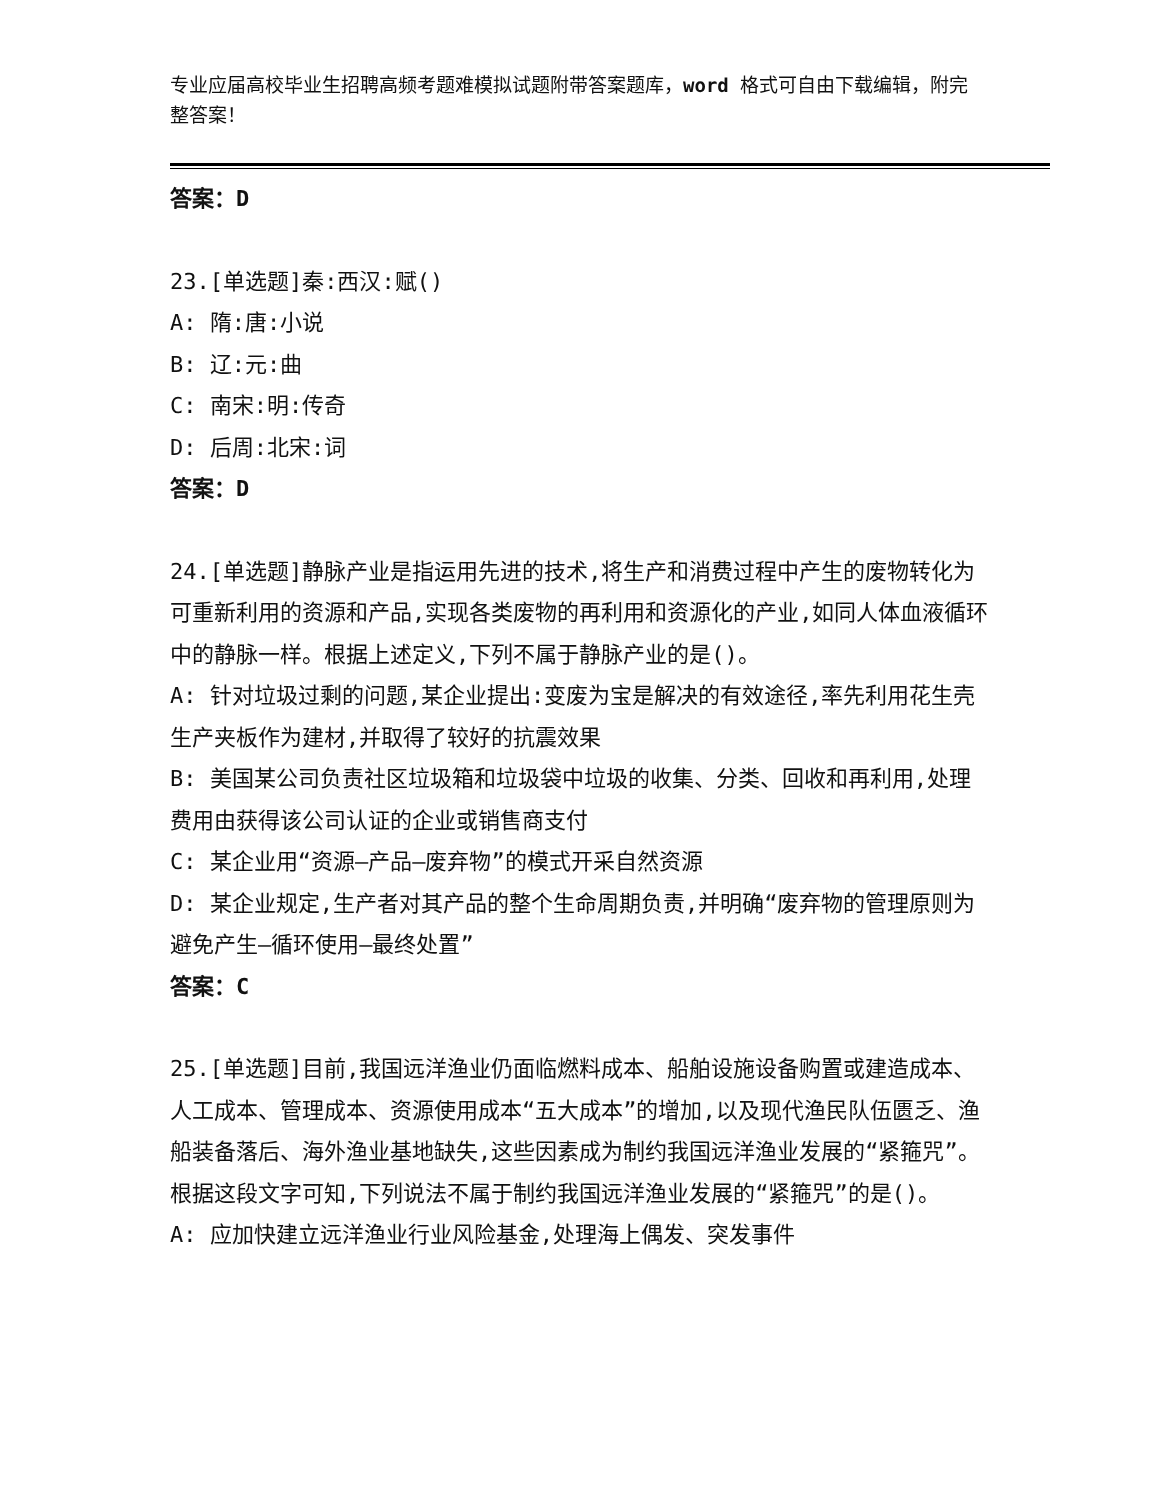专业应届高校毕业生招聘高频考题难模拟试题附带答案题库，word 格式可自由下载编辑，附完整答案！
答案：D
23.[单选题]秦:西汉:赋()
A: 隋:唐:小说
B: 辽:元:曲
C: 南宋:明:传奇
D: 后周:北宋:词
答案：D
24.[单选题]静脉产业是指运用先进的技术,将生产和消费过程中产生的废物转化为可重新利用的资源和产品,实现各类废物的再利用和资源化的产业,如同人体血液循环中的静脉一样。根据上述定义,下列不属于静脉产业的是()。
A: 针对垃圾过剩的问题,某企业提出:变废为宝是解决的有效途径,率先利用花生壳生产夹板作为建材,并取得了较好的抗震效果
B: 美国某公司负责社区垃圾箱和垃圾袋中垃圾的收集、分类、回收和再利用,处理费用由获得该公司认证的企业或销售商支付
C: 某企业用“资源—产品—废弃物”的模式开采自然资源
D: 某企业规定,生产者对其产品的整个生命周期负责,并明确“废弃物的管理原则为避免产生—循环使用—最终处置”
答案：C
25.[单选题]目前,我国远洋渔业仍面临燃料成本、船舶设施设备购置或建造成本、人工成本、管理成本、资源使用成本“五大成本”的增加,以及现代渔民队伍匮乏、渔船装备落后、海外渔业基地缺失,这些因素成为制约我国远洋渔业发展的“紧箍咒”。根据这段文字可知,下列说法不属于制约我国远洋渔业发展的“紧箍咒”的是()。
A: 应加快建立远洋渔业行业风险基金,处理海上偶发、突发事件